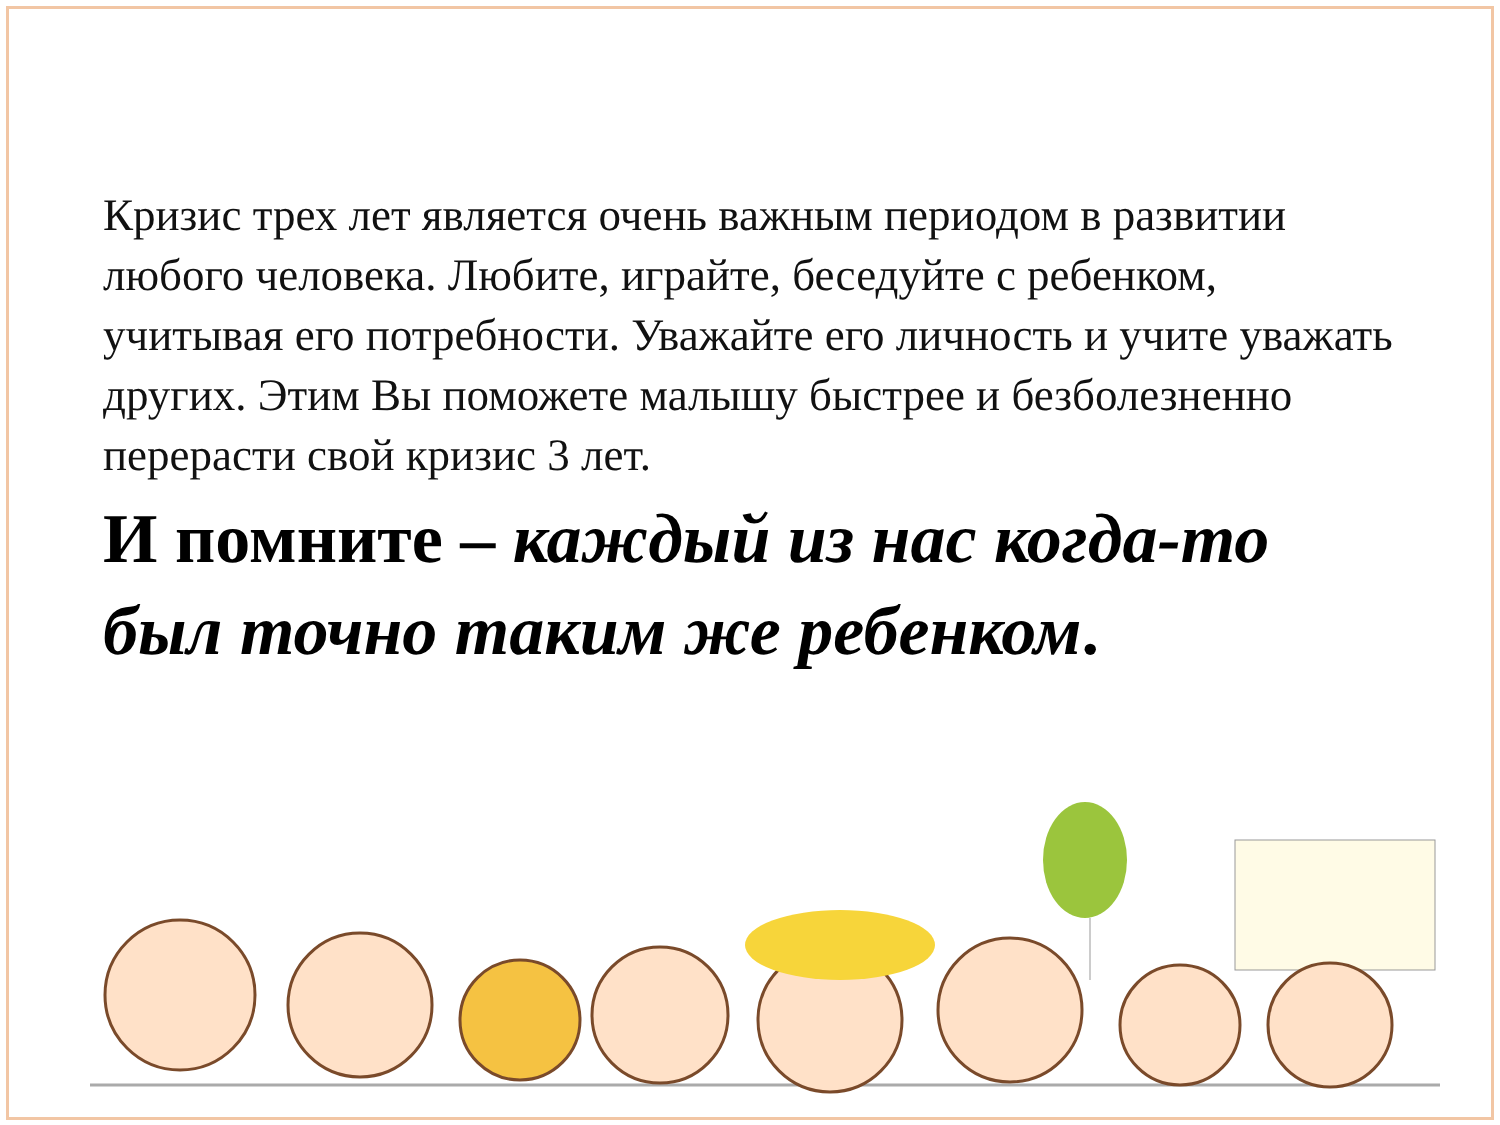Кризис трех лет является очень важным периодом в развитии любого человека. Любите, играйте, беседуйте с ребенком, учитывая его потребности. Уважайте его личность и учите уважать других. Этим Вы поможете малышу быстрее и безболезненно перерасти свой кризис 3 лет.
И помните – каждый из нас когда-то был точно таким же ребенком.